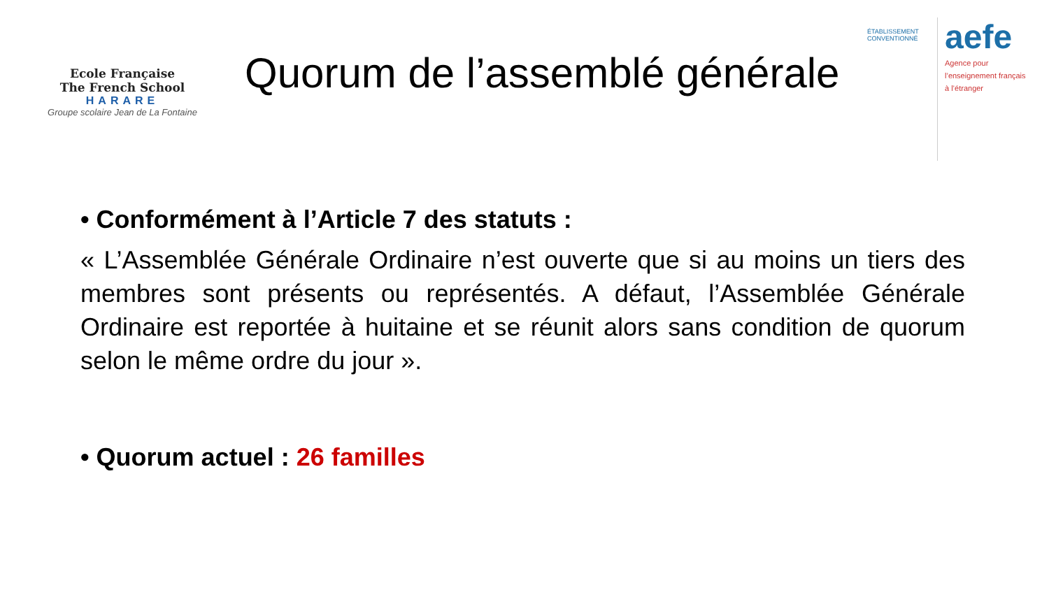Ecole Française
The French School
HARARE
Groupe scolaire Jean de La Fontaine
Quorum de l’assemblé générale
ÉTABLISSEMENT CONVENTIONNÉ
aefe
Agence pour
l’enseignement français
à l’étranger
• Conformément à l’Article 7 des statuts :
« L’Assemblée Générale Ordinaire n’est ouverte que si au moins un tiers des membres sont présents ou représentés. A défaut, l’Assemblée Générale Ordinaire est reportée à huitaine et se réunit alors sans condition de quorum selon le même ordre du jour ».
• Quorum actuel : 26 familles